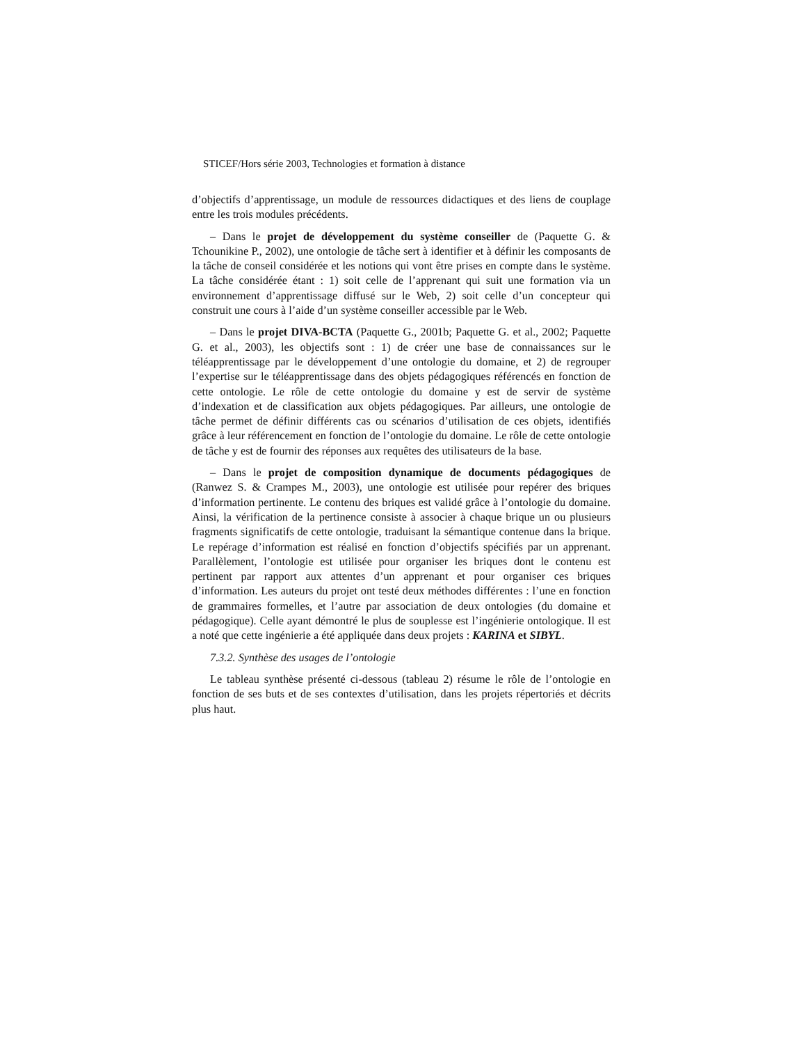STICEF/Hors série 2003, Technologies et formation à distance
d’objectifs d’apprentissage, un module de ressources didactiques et des liens de couplage entre les trois modules précédents.
– Dans le projet de développement du système conseiller de (Paquette G. & Tchounikine P., 2002), une ontologie de tâche sert à identifier et à définir les composants de la tâche de conseil considérée et les notions qui vont être prises en compte dans le système. La tâche considérée étant : 1) soit celle de l’apprenant qui suit une formation via un environnement d’apprentissage diffusé sur le Web, 2) soit celle d’un concepteur qui construit une cours à l’aide d’un système conseiller accessible par le Web.
– Dans le projet DIVA-BCTA (Paquette G., 2001b; Paquette G. et al., 2002; Paquette G. et al., 2003), les objectifs sont : 1) de créer une base de connaissances sur le téléapprentissage par le développement d’une ontologie du domaine, et 2) de regrouper l’expertise sur le téléapprentissage dans des objets pédagogiques référencés en fonction de cette ontologie. Le rôle de cette ontologie du domaine y est de servir de système d’indexation et de classification aux objets pédagogiques. Par ailleurs, une ontologie de tâche permet de définir différents cas ou scénarios d’utilisation de ces objets, identifiés grâce à leur référencement en fonction de l’ontologie du domaine. Le rôle de cette ontologie de tâche y est de fournir des réponses aux requêtes des utilisateurs de la base.
– Dans le projet de composition dynamique de documents pédagogiques de (Ranwez S. & Crampes M., 2003), une ontologie est utilisée pour repérer des briques d’information pertinente. Le contenu des briques est validé grâce à l’ontologie du domaine. Ainsi, la vérification de la pertinence consiste à associer à chaque brique un ou plusieurs fragments significatifs de cette ontologie, traduisant la sémantique contenue dans la brique. Le repérage d’information est réalisé en fonction d’objectifs spécifiés par un apprenant. Parallèlement, l’ontologie est utilisée pour organiser les briques dont le contenu est pertinent par rapport aux attentes d’un apprenant et pour organiser ces briques d’information. Les auteurs du projet ont testé deux méthodes différentes : l’une en fonction de grammaires formelles, et l’autre par association de deux ontologies (du domaine et pédagogique). Celle ayant démontré le plus de souplesse est l’ingénierie ontologique. Il est a noté que cette ingénierie a été appliquée dans deux projets : KARINA et SIBYL.
7.3.2. Synthèse des usages de l’ontologie
Le tableau synthèse présenté ci-dessous (tableau 2) résume le rôle de l’ontologie en fonction de ses buts et de ses contextes d’utilisation, dans les projets répertoriés et décrits plus haut.